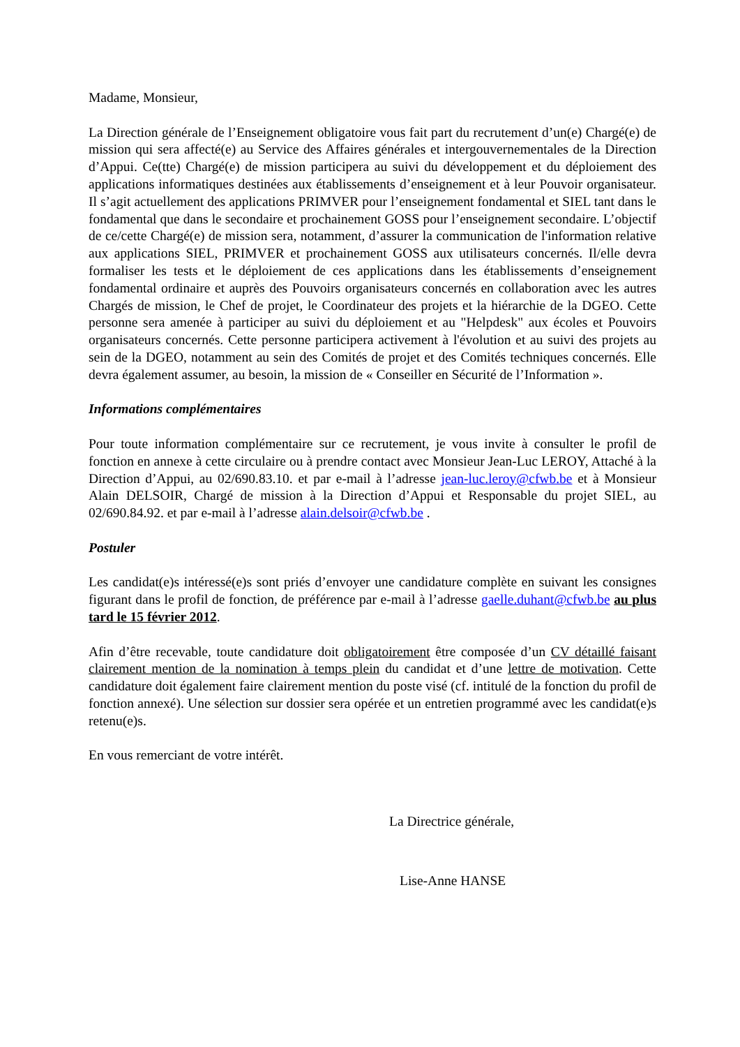Madame, Monsieur,
La Direction générale de l’Enseignement obligatoire vous fait part du recrutement d’un(e) Chargé(e) de mission qui sera affecté(e) au Service des Affaires générales et intergouvernementales de la Direction d’Appui. Ce(tte) Chargé(e) de mission participera au suivi du développement et du déploiement des applications informatiques destinées aux établissements d’enseignement et à leur Pouvoir organisateur. Il s’agit actuellement des applications PRIMVER pour l’enseignement fondamental et SIEL tant dans le fondamental que dans le secondaire et prochainement GOSS pour l’enseignement secondaire. L’objectif de ce/cette Chargé(e) de mission sera, notamment, d’assurer la communication de l'information relative aux applications SIEL, PRIMVER et prochainement GOSS aux utilisateurs concernés. Il/elle devra formaliser les tests et le déploiement de ces applications dans les établissements d’enseignement fondamental ordinaire et auprès des Pouvoirs organisateurs concernés en collaboration avec les autres Chargés de mission, le Chef de projet, le Coordinateur des projets et la hiérarchie de la DGEO. Cette personne sera amenée à participer au suivi du déploiement et au "Helpdesk" aux écoles et Pouvoirs organisateurs concernés. Cette personne participera activement à l'évolution et au suivi des projets au sein de la DGEO, notamment au sein des Comités de projet et des Comités techniques concernés. Elle devra également assumer, au besoin, la mission de « Conseiller en Sécurité de l’Information ».
Informations complémentaires
Pour toute information complémentaire sur ce recrutement, je vous invite à consulter le profil de fonction en annexe à cette circulaire ou à prendre contact avec Monsieur Jean-Luc LEROY, Attaché à la Direction d’Appui, au 02/690.83.10. et par e-mail à l’adresse jean-luc.leroy@cfwb.be et à Monsieur Alain DELSOIR, Chargé de mission à la Direction d’Appui et Responsable du projet SIEL, au 02/690.84.92. et par e-mail à l’adresse alain.delsoir@cfwb.be .
Postuler
Les candidat(e)s intéressé(e)s sont priés d’envoyer une candidature complète en suivant les consignes figurant dans le profil de fonction, de préférence par e-mail à l’adresse gaelle.duhant@cfwb.be au plus tard le 15 février 2012.
Afin d’être recevable, toute candidature doit obligatoirement être composée d’un CV détaillé faisant clairement mention de la nomination à temps plein du candidat et d’une lettre de motivation. Cette candidature doit également faire clairement mention du poste visé (cf. intitulé de la fonction du profil de fonction annexé). Une sélection sur dossier sera opérée et un entretien programmé avec les candidat(e)s retenu(e)s.
En vous remerciant de votre intérêt.
La Directrice générale,
Lise-Anne HANSE